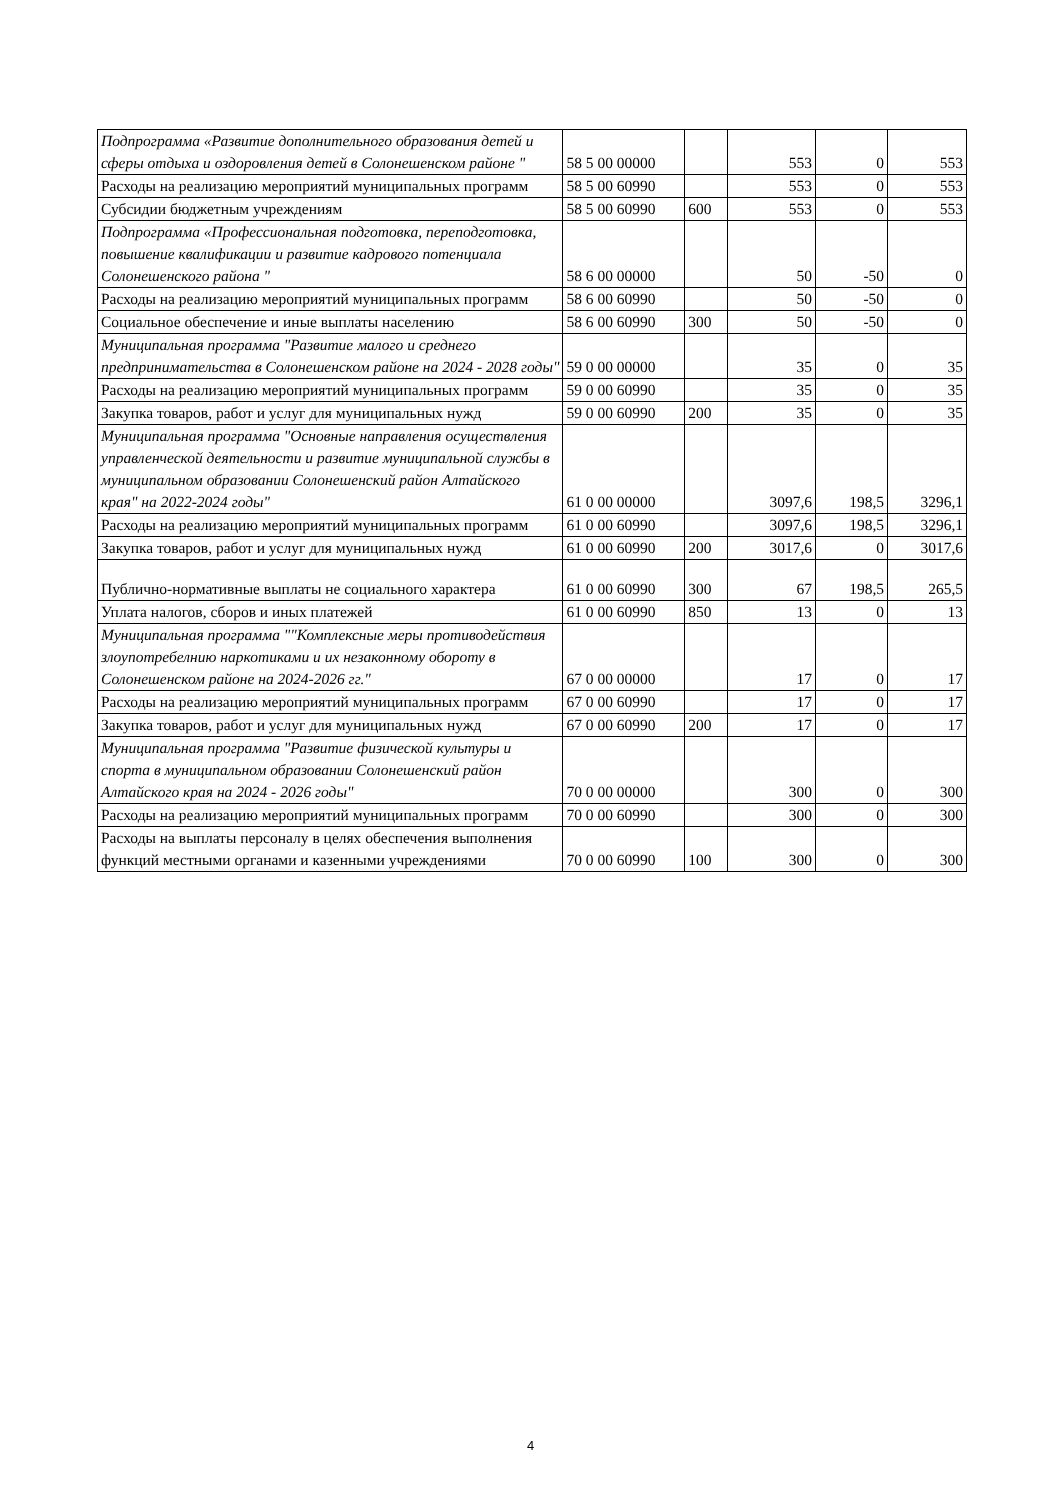| Подпрограмма «Развитие дополнительного образования детей и сферы отдыха и оздоровления детей в Солонешенском районе " | 58 5 00 00000 | | 553 | 0 | 553 |
| Расходы на реализацию мероприятий муниципальных программ | 58 5 00 60990 | | 553 | 0 | 553 |
| Субсидии бюджетным учреждениям | 58 5 00 60990 | 600 | 553 | 0 | 553 |
| Подпрограмма «Профессиональная подготовка, переподготовка, повышение квалификации и развитие кадрового потенциала Солонешенского района " | 58 6 00 00000 | | 50 | -50 | 0 |
| Расходы на реализацию мероприятий муниципальных программ | 58 6 00 60990 | | 50 | -50 | 0 |
| Социальное обеспечение и иные выплаты населению | 58 6 00 60990 | 300 | 50 | -50 | 0 |
| Муниципальная программа "Развитие малого и среднего предпринимательства в Солонешенском районе на 2024 - 2028 годы" | 59 0 00 00000 | | 35 | 0 | 35 |
| Расходы на реализацию мероприятий муниципальных программ | 59 0 00 60990 | | 35 | 0 | 35 |
| Закупка товаров, работ и услуг для муниципальных нужд | 59 0 00 60990 | 200 | 35 | 0 | 35 |
| Муниципальная программа "Основные направления осуществления управленческой деятельности и развитие муниципальной службы в муниципальном образовании Солонешенский район Алтайского края" на 2022-2024 годы" | 61 0 00 00000 | | 3097,6 | 198,5 | 3296,1 |
| Расходы на реализацию мероприятий муниципальных программ | 61 0 00 60990 | | 3097,6 | 198,5 | 3296,1 |
| Закупка товаров, работ и услуг для муниципальных нужд | 61 0 00 60990 | 200 | 3017,6 | 0 | 3017,6 |
| Публично-нормативные выплаты не социального характера | 61 0 00 60990 | 300 | 67 | 198,5 | 265,5 |
| Уплата налогов, сборов и иных платежей | 61 0 00 60990 | 850 | 13 | 0 | 13 |
| Муниципальная программа ""Комплексные меры противодействия злоупотребелнию наркотиками и их незаконному обороту в Солонешенском районе на 2024-2026 гг." | 67 0 00 00000 | | 17 | 0 | 17 |
| Расходы на реализацию мероприятий муниципальных программ | 67 0 00 60990 | | 17 | 0 | 17 |
| Закупка товаров, работ и услуг для муниципальных нужд | 67 0 00 60990 | 200 | 17 | 0 | 17 |
| Муниципальная программа "Развитие физической культуры и спорта в муниципальном образовании Солонешенский район Алтайского края на 2024 - 2026 годы" | 70 0 00 00000 | | 300 | 0 | 300 |
| Расходы на реализацию мероприятий муниципальных программ | 70 0 00 60990 | | 300 | 0 | 300 |
| Расходы на выплаты персоналу в целях обеспечения выполнения функций местными органами и казенными учреждениями | 70 0 00 60990 | 100 | 300 | 0 | 300 |
4